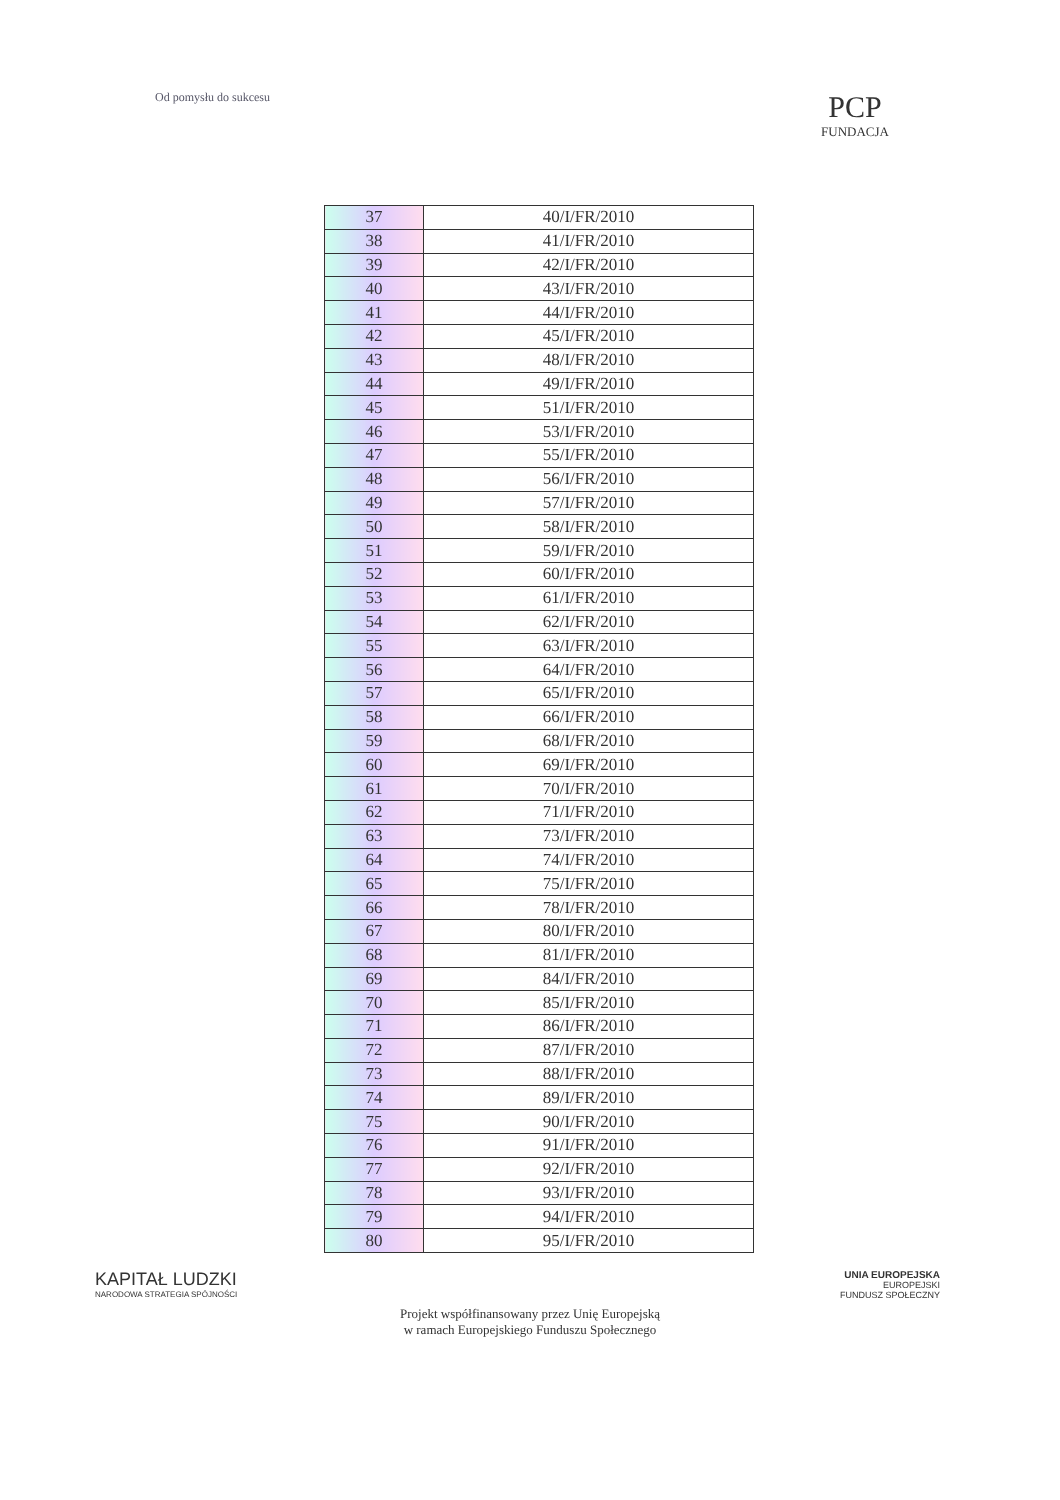Od pomysłu do sukcesu
PCP
FUNDACJA
| 37 | 40/I/FR/2010 |
| 38 | 41/I/FR/2010 |
| 39 | 42/I/FR/2010 |
| 40 | 43/I/FR/2010 |
| 41 | 44/I/FR/2010 |
| 42 | 45/I/FR/2010 |
| 43 | 48/I/FR/2010 |
| 44 | 49/I/FR/2010 |
| 45 | 51/I/FR/2010 |
| 46 | 53/I/FR/2010 |
| 47 | 55/I/FR/2010 |
| 48 | 56/I/FR/2010 |
| 49 | 57/I/FR/2010 |
| 50 | 58/I/FR/2010 |
| 51 | 59/I/FR/2010 |
| 52 | 60/I/FR/2010 |
| 53 | 61/I/FR/2010 |
| 54 | 62/I/FR/2010 |
| 55 | 63/I/FR/2010 |
| 56 | 64/I/FR/2010 |
| 57 | 65/I/FR/2010 |
| 58 | 66/I/FR/2010 |
| 59 | 68/I/FR/2010 |
| 60 | 69/I/FR/2010 |
| 61 | 70/I/FR/2010 |
| 62 | 71/I/FR/2010 |
| 63 | 73/I/FR/2010 |
| 64 | 74/I/FR/2010 |
| 65 | 75/I/FR/2010 |
| 66 | 78/I/FR/2010 |
| 67 | 80/I/FR/2010 |
| 68 | 81/I/FR/2010 |
| 69 | 84/I/FR/2010 |
| 70 | 85/I/FR/2010 |
| 71 | 86/I/FR/2010 |
| 72 | 87/I/FR/2010 |
| 73 | 88/I/FR/2010 |
| 74 | 89/I/FR/2010 |
| 75 | 90/I/FR/2010 |
| 76 | 91/I/FR/2010 |
| 77 | 92/I/FR/2010 |
| 78 | 93/I/FR/2010 |
| 79 | 94/I/FR/2010 |
| 80 | 95/I/FR/2010 |
KAPITAŁ LUDZKI
NARODOWA STRATEGIA SPÓJNOŚCI
UNIA EUROPEJSKA
EUROPEJSKI
FUNDUSZ SPOŁECZNY
Projekt współfinansowany przez Unię Europejską
w ramach Europejskiego Funduszu Społecznego